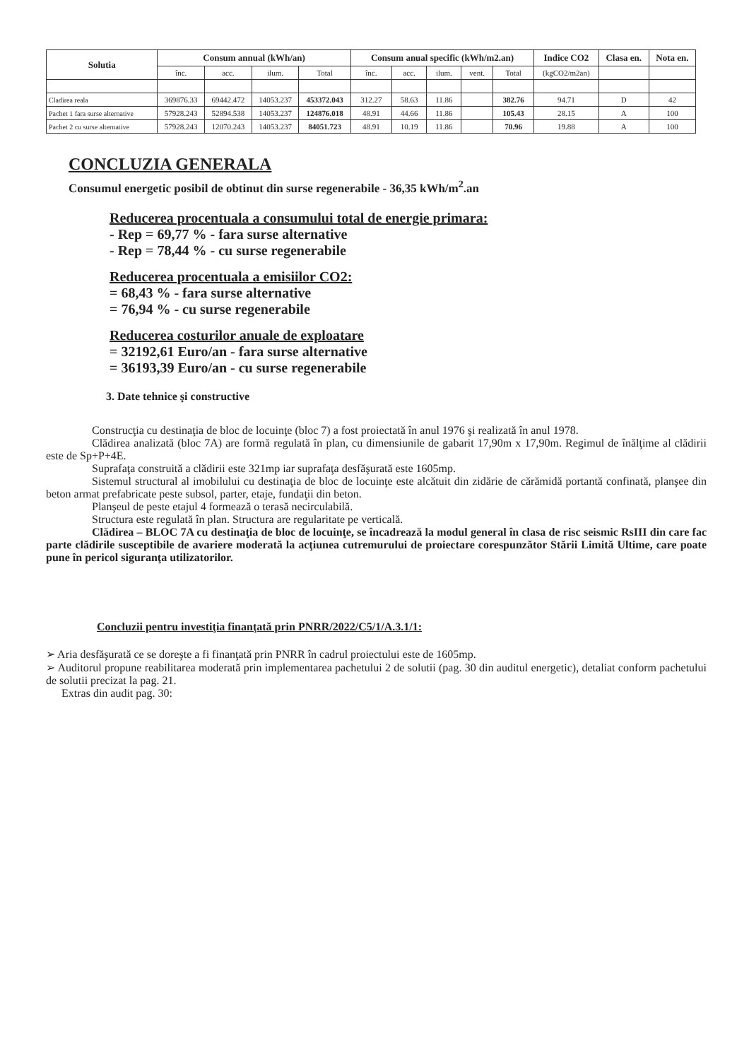| Solutia | Consum annual (kWh/an) | | | | Consum anual specific (kWh/m2.an) | | | | | Indice CO2 | Clasa en. | Nota en. |
| --- | --- | --- | --- | --- | --- | --- | --- | --- | --- | --- | --- | --- |
| | înc. | acc. | ilum. | Total | înc. | acc. | ilum. | vent. | Total | (kgCO2/m2an) | | |
| Cladirea reala | 369876.33 | 69442.472 | 14053.237 | 453372.043 | 312.27 | 58.63 | 11.86 | | 382.76 | 94.71 | D | 42 |
| Pachet 1 fara surse alternative | 57928.243 | 52894.538 | 14053.237 | 124876.018 | 48.91 | 44.66 | 11.86 | | 105.43 | 28.15 | A | 100 |
| Pachet 2 cu surse alternative | 57928.243 | 12070.243 | 14053.237 | 84051.723 | 48.91 | 10.19 | 11.86 | | 70.96 | 19.88 | A | 100 |
CONCLUZIA GENERALA
Consumul energetic posibil de obtinut din surse regenerabile - 36,35 kWh/m<sup>2</sup>.an
Reducerea procentuala a consumului total de energie primara:
- Rep = 69,77 % - fara surse alternative
- Rep = 78,44 % - cu surse regenerabile
Reducerea procentuala a emisiilor CO2:
= 68,43 % - fara surse alternative
= 76,94 % - cu surse regenerabile
Reducerea costurilor anuale de exploatare
= 32192,61 Euro/an - fara surse alternative
= 36193,39 Euro/an - cu surse regenerabile
3. Date tehnice şi constructive
Construcţia cu destinaţia de bloc de locuinţe (bloc 7) a fost proiectată în anul 1976 şi realizată în anul 1978.
Clădirea analizată (bloc 7A) are formă regulată în plan, cu dimensiunile de gabarit 17,90m x 17,90m. Regimul de înălţime al clădirii este de Sp+P+4E.
Suprafaţa construită a clădirii este 321mp iar suprafaţa desfăşurată este 1605mp.
Sistemul structural al imobilului cu destinaţia de bloc de locuinţe este alcătuit din zidărie de cărămidă portantă confinată, planşee din beton armat prefabricate peste subsol, parter, etaje, fundaţii din beton.
Planşeul de peste etajul 4 formează o terasă necirculabilă.
Structura este regulată în plan. Structura are regularitate pe verticală.
Clădirea – BLOC 7A cu destinaţia de bloc de locuinţe, se încadrează la modul general în clasa de risc seismic RsIII din care fac parte clădirile susceptibile de avariere moderată la acţiunea cutremurului de proiectare corespunzător Stării Limită Ultime, care poate pune în pericol siguranţa utilizatorilor.
Concluzii pentru investiţia finanţată prin PNRR/2022/C5/1/A.3.1/1:
➢ Aria desfăşurată ce se doreşte a fi finanţată prin PNRR în cadrul proiectului este de 1605mp.
➢ Auditorul propune reabilitarea moderată prin implementarea pachetului 2 de solutii (pag. 30 din auditul energetic), detaliat conform pachetului de solutii precizat la pag. 21.
Extras din audit pag. 30: